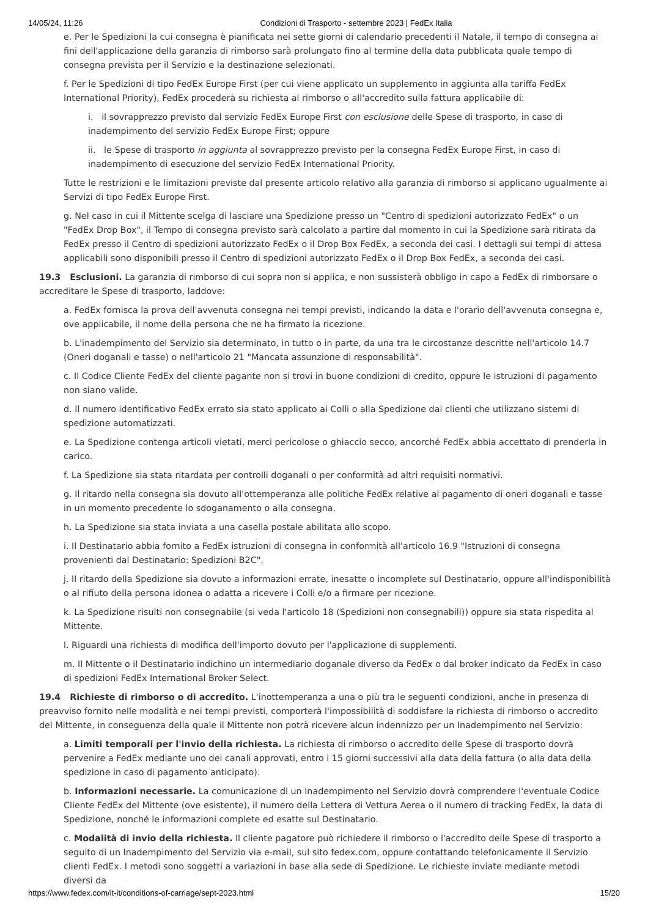14/05/24, 11:26 Condizioni di Trasporto - settembre 2023 | FedEx Italia
e. Per le Spedizioni la cui consegna è pianificata nei sette giorni di calendario precedenti il Natale, il tempo di consegna ai fini dell'applicazione della garanzia di rimborso sarà prolungato fino al termine della data pubblicata quale tempo di consegna prevista per il Servizio e la destinazione selezionati.
f. Per le Spedizioni di tipo FedEx Europe First (per cui viene applicato un supplemento in aggiunta alla tariffa FedEx International Priority), FedEx procederà su richiesta al rimborso o all'accredito sulla fattura applicabile di:
i. il sovrapprezzo previsto dal servizio FedEx Europe First con esclusione delle Spese di trasporto, in caso di inadempimento del servizio FedEx Europe First; oppure
ii. le Spese di trasporto in aggiunta al sovrapprezzo previsto per la consegna FedEx Europe First, in caso di inadempimento di esecuzione del servizio FedEx International Priority.
Tutte le restrizioni e le limitazioni previste dal presente articolo relativo alla garanzia di rimborso si applicano ugualmente ai Servizi di tipo FedEx Europe First.
g. Nel caso in cui il Mittente scelga di lasciare una Spedizione presso un "Centro di spedizioni autorizzato FedEx" o un "FedEx Drop Box", il Tempo di consegna previsto sarà calcolato a partire dal momento in cui la Spedizione sarà ritirata da FedEx presso il Centro di spedizioni autorizzato FedEx o il Drop Box FedEx, a seconda dei casi. I dettagli sui tempi di attesa applicabili sono disponibili presso il Centro di spedizioni autorizzato FedEx o il Drop Box FedEx, a seconda dei casi.
19.3 Esclusioni. La garanzia di rimborso di cui sopra non si applica, e non sussisterà obbligo in capo a FedEx di rimborsare o accreditare le Spese di trasporto, laddove:
a. FedEx fornisca la prova dell'avvenuta consegna nei tempi previsti, indicando la data e l'orario dell'avvenuta consegna e, ove applicabile, il nome della persona che ne ha firmato la ricezione.
b. L'inadempimento del Servizio sia determinato, in tutto o in parte, da una tra le circostanze descritte nell'articolo 14.7 (Oneri doganali e tasse) o nell'articolo 21 "Mancata assunzione di responsabilità".
c. Il Codice Cliente FedEx del cliente pagante non si trovi in buone condizioni di credito, oppure le istruzioni di pagamento non siano valide.
d. Il numero identificativo FedEx errato sia stato applicato ai Colli o alla Spedizione dai clienti che utilizzano sistemi di spedizione automatizzati.
e. La Spedizione contenga articoli vietati, merci pericolose o ghiaccio secco, ancorché FedEx abbia accettato di prenderla in carico.
f. La Spedizione sia stata ritardata per controlli doganali o per conformità ad altri requisiti normativi.
g. Il ritardo nella consegna sia dovuto all'ottemperanza alle politiche FedEx relative al pagamento di oneri doganali e tasse in un momento precedente lo sdoganamento o alla consegna.
h. La Spedizione sia stata inviata a una casella postale abilitata allo scopo.
i. Il Destinatario abbia fornito a FedEx istruzioni di consegna in conformità all'articolo 16.9 "Istruzioni di consegna provenienti dal Destinatario: Spedizioni B2C".
j. Il ritardo della Spedizione sia dovuto a informazioni errate, inesatte o incomplete sul Destinatario, oppure all'indisponibilità o al rifiuto della persona idonea o adatta a ricevere i Colli e/o a firmare per ricezione.
k. La Spedizione risulti non consegnabile (si veda l'articolo 18 (Spedizioni non consegnabili)) oppure sia stata rispedita al Mittente.
l. Riguardi una richiesta di modifica dell'importo dovuto per l'applicazione di supplementi.
m. Il Mittente o il Destinatario indichino un intermediario doganale diverso da FedEx o dal broker indicato da FedEx in caso di spedizioni FedEx International Broker Select.
19.4 Richieste di rimborso o di accredito. L'inottemperanza a una o più tra le seguenti condizioni, anche in presenza di preavviso fornito nelle modalità e nei tempi previsti, comporterà l'impossibilità di soddisfare la richiesta di rimborso o accredito del Mittente, in conseguenza della quale il Mittente non potrà ricevere alcun indennizzo per un Inadempimento nel Servizio:
a. Limiti temporali per l'invio della richiesta. La richiesta di rimborso o accredito delle Spese di trasporto dovrà pervenire a FedEx mediante uno dei canali approvati, entro i 15 giorni successivi alla data della fattura (o alla data della spedizione in caso di pagamento anticipato).
b. Informazioni necessarie. La comunicazione di un Inadempimento nel Servizio dovrà comprendere l'eventuale Codice Cliente FedEx del Mittente (ove esistente), il numero della Lettera di Vettura Aerea o il numero di tracking FedEx, la data di Spedizione, nonché le informazioni complete ed esatte sul Destinatario.
c. Modalità di invio della richiesta. Il cliente pagatore può richiedere il rimborso o l'accredito delle Spese di trasporto a seguito di un Inadempimento del Servizio via e-mail, sul sito fedex.com, oppure contattando telefonicamente il Servizio clienti FedEx. I metodi sono soggetti a variazioni in base alla sede di Spedizione. Le richieste inviate mediante metodi diversi da
https://www.fedex.com/it-it/conditions-of-carriage/sept-2023.html 15/20